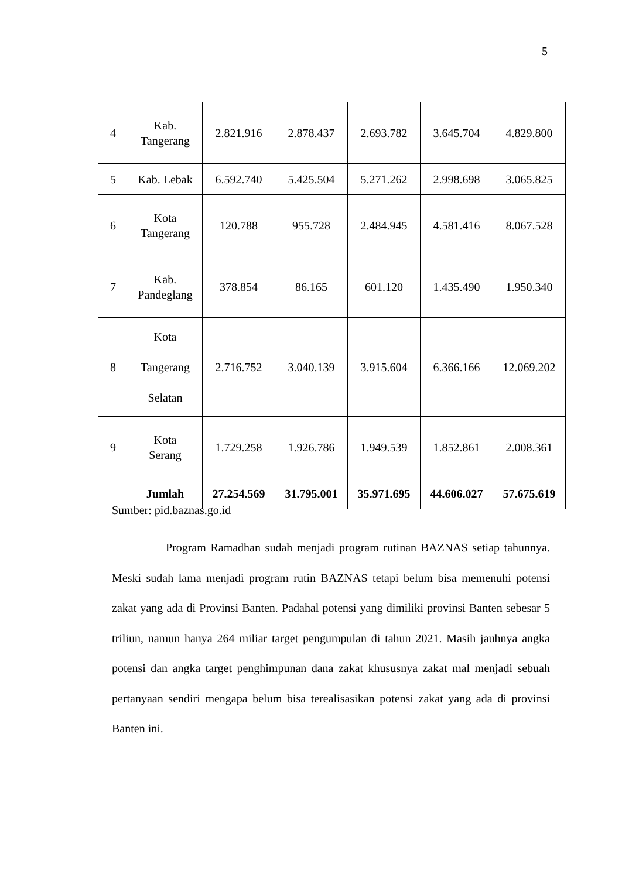5
| 4 | Kab. Tangerang | 2.821.916 | 2.878.437 | 2.693.782 | 3.645.704 | 4.829.800 |
| 5 | Kab. Lebak | 6.592.740 | 5.425.504 | 5.271.262 | 2.998.698 | 3.065.825 |
| 6 | Kota Tangerang | 120.788 | 955.728 | 2.484.945 | 4.581.416 | 8.067.528 |
| 7 | Kab. Pandeglang | 378.854 | 86.165 | 601.120 | 1.435.490 | 1.950.340 |
| 8 | Kota Tangerang Selatan | 2.716.752 | 3.040.139 | 3.915.604 | 6.366.166 | 12.069.202 |
| 9 | Kota Serang | 1.729.258 | 1.926.786 | 1.949.539 | 1.852.861 | 2.008.361 |
| | Jumlah | 27.254.569 | 31.795.001 | 35.971.695 | 44.606.027 | 57.675.619 |
Sumber: pid.baznas.go.id
Program Ramadhan sudah menjadi program rutinan BAZNAS setiap tahunnya. Meski sudah lama menjadi program rutin BAZNAS tetapi belum bisa memenuhi potensi zakat yang ada di Provinsi Banten. Padahal potensi yang dimiliki provinsi Banten sebesar 5 triliun, namun hanya 264 miliar target pengumpulan di tahun 2021. Masih jauhnya angka potensi dan angka target penghimpunan dana zakat khususnya zakat mal menjadi sebuah pertanyaan sendiri mengapa belum bisa terealisasikan potensi zakat yang ada di provinsi Banten ini.